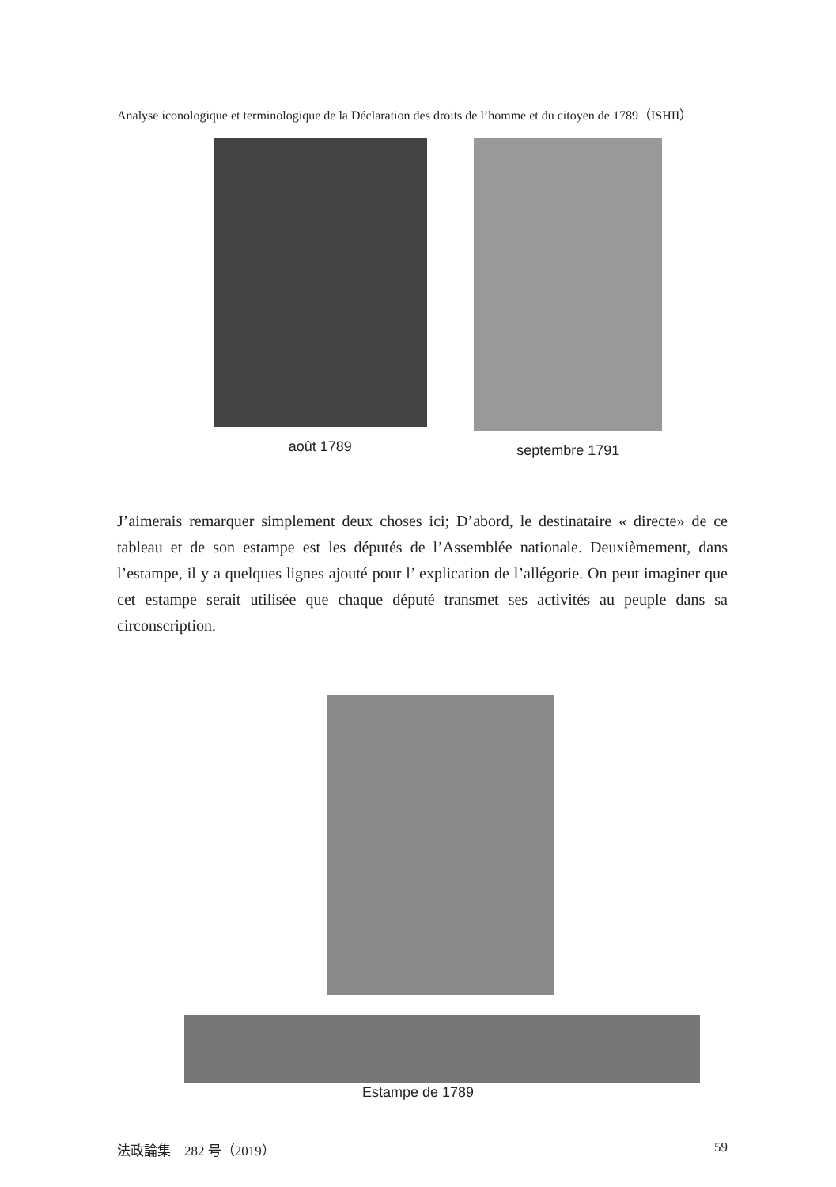Analyse iconologique et terminologique de la Déclaration des droits de l’homme et du citoyen de 1789（ISHII）
août 1789 septembre 1791
J’aimerais remarquer simplement deux choses ici; D’abord, le destinataire « directe» de ce tableau et de son estampe est les députés de l’Assemblée nationale. Deuxièmement, dans l’estampe, il y a quelques lignes ajouté pour l’ explication de l’allégorie. On peut imaginer que cet estampe serait utilisée que chaque député transmet ses activités au peuple dans sa circonscription.
Estampe de 1789
法政論集　282 号（2019） 59